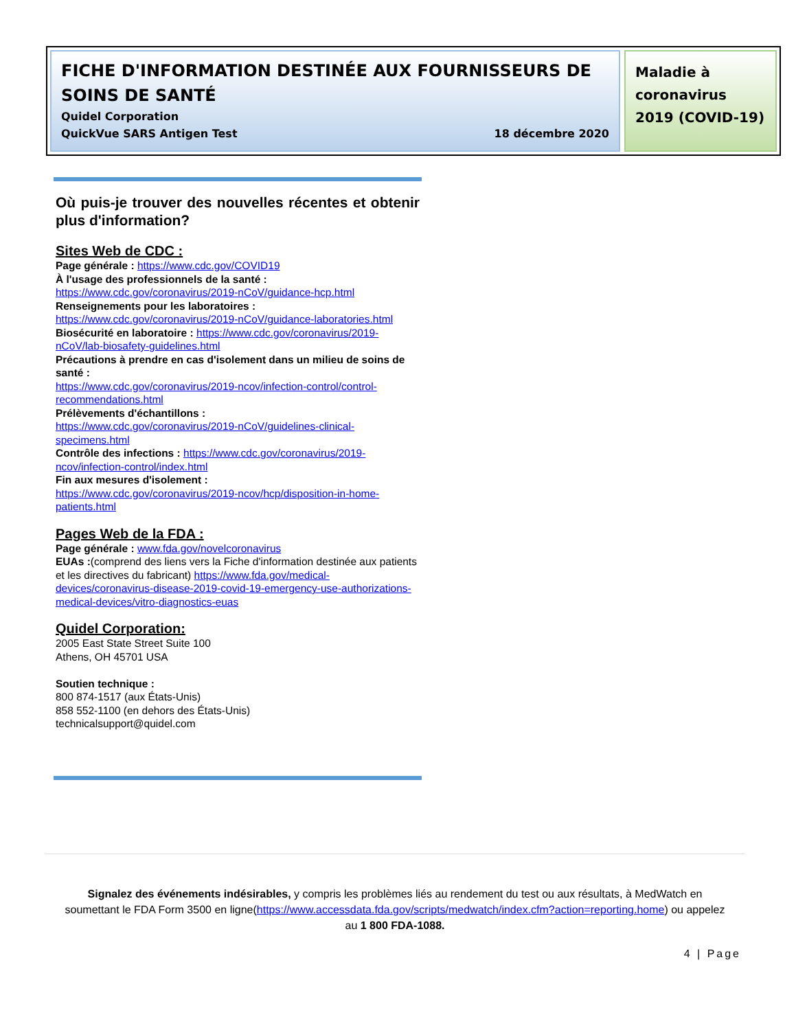FICHE D'INFORMATION DESTINÉE AUX FOURNISSEURS DE SOINS DE SANTÉ
Quidel Corporation
QuickVue SARS Antigen Test 18 décembre 2020
Maladie à coronavirus 2019 (COVID-19)
Où puis-je trouver des nouvelles récentes et obtenir plus d'information?
Sites Web de CDC :
Page générale : https://www.cdc.gov/COVID19
À l'usage des professionnels de la santé :
https://www.cdc.gov/coronavirus/2019-nCoV/guidance-hcp.html
Renseignements pour les laboratoires :
https://www.cdc.gov/coronavirus/2019-nCoV/guidance-laboratories.html
Biosécurité en laboratoire : https://www.cdc.gov/coronavirus/2019-nCoV/lab-biosafety-guidelines.html
Précautions à prendre en cas d'isolement dans un milieu de soins de santé :
https://www.cdc.gov/coronavirus/2019-ncov/infection-control/control-recommendations.html
Prélèvements d'échantillons :
https://www.cdc.gov/coronavirus/2019-nCoV/guidelines-clinical-specimens.html
Contrôle des infections : https://www.cdc.gov/coronavirus/2019-ncov/infection-control/index.html
Fin aux mesures d'isolement :
https://www.cdc.gov/coronavirus/2019-ncov/hcp/disposition-in-home-patients.html
Pages Web de la FDA :
Page générale : www.fda.gov/novelcoronavirus
EUAs :(comprend des liens vers la Fiche d'information destinée aux patients et les directives du fabricant) https://www.fda.gov/medical-devices/coronavirus-disease-2019-covid-19-emergency-use-authorizations-medical-devices/vitro-diagnostics-euas
Quidel Corporation:
2005 East State Street Suite 100
Athens, OH 45701 USA
Soutien technique :
800 874-1517 (aux États-Unis)
858 552-1100 (en dehors des États-Unis)
technicalsupport@quidel.com
Signalez des événements indésirables, y compris les problèmes liés au rendement du test ou aux résultats, à MedWatch en soumettant le FDA Form 3500 en ligne(https://www.accessdata.fda.gov/scripts/medwatch/index.cfm?action=reporting.home) ou appelez au 1 800 FDA-1088.
4 | Page